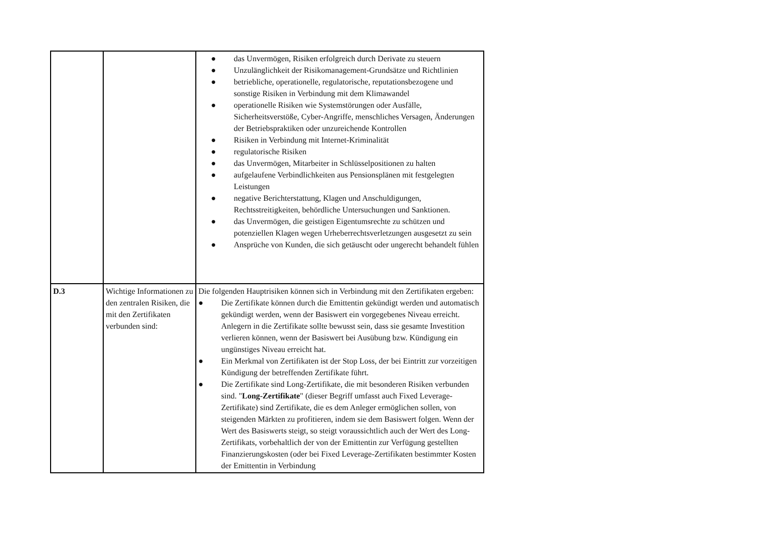| | | ● das Unvermögen, Risiken erfolgreich durch Derivate zu steuern ● Unzulänglichkeit der Risikomanagement-Grundsätze und Richtlinien ● betriebliche, operationelle, regulatorische, reputationsbezogene und sonstige Risiken in Verbindung mit dem Klimawandel ● operationelle Risiken wie Systemstörungen oder Ausfälle, Sicherheitsverstöße, Cyber-Angriffe, menschliches Versagen, Änderungen der Betriebspraktiken oder unzureichende Kontrollen ● Risiken in Verbindung mit Internet-Kriminalität ● regulatorische Risiken ● das Unvermögen, Mitarbeiter in Schlüsselpositionen zu halten ● aufgelaufene Verbindlichkeiten aus Pensionsplänen mit festgelegten Leistungen ● negative Berichterstattung, Klagen und Anschuldigungen, Rechtsstreitigkeiten, behördliche Untersuchungen und Sanktionen. ● das Unvermögen, die geistigen Eigentumsrechte zu schützen und potenziellen Klagen wegen Urheberrechtsverletzungen ausgesetzt zu sein ● Ansprüche von Kunden, die sich getäuscht oder ungerecht behandelt fühlen |
| D.3 | Wichtige Informationen zu den zentralen Risiken, die mit den Zertifikaten verbunden sind: | Die folgenden Hauptrisiken können sich in Verbindung mit den Zertifikaten ergeben: ● Die Zertifikate können durch die Emittentin gekündigt werden und automatisch gekündigt werden, wenn der Basiswert ein vorgegebenes Niveau erreicht. Anlegern in die Zertifikate sollte bewusst sein, dass sie gesamte Investition verlieren können, wenn der Basiswert bei Ausübung bzw. Kündigung ein ungünstiges Niveau erreicht hat. ● Ein Merkmal von Zertifikaten ist der Stop Loss, der bei Eintritt zur vorzeitigen Kündigung der betreffenden Zertifikate führt. ● Die Zertifikate sind Long-Zertifikate, die mit besonderen Risiken verbunden sind. " Long-Zertifikate " (dieser Begriff umfasst auch Fixed Leverage-Zertifikate) sind Zertifikate, die es dem Anleger ermöglichen sollen, von steigenden Märkten zu profitieren, indem sie dem Basiswert folgen. Wenn der Wert des Basiswerts steigt, so steigt voraussichtlich auch der Wert des Long-Zertifikats, vorbehaltlich der von der Emittentin zur Verfügung gestellten Finanzierungskosten (oder bei Fixed Leverage-Zertifikaten bestimmter Kosten der Emittentin in Verbindung |